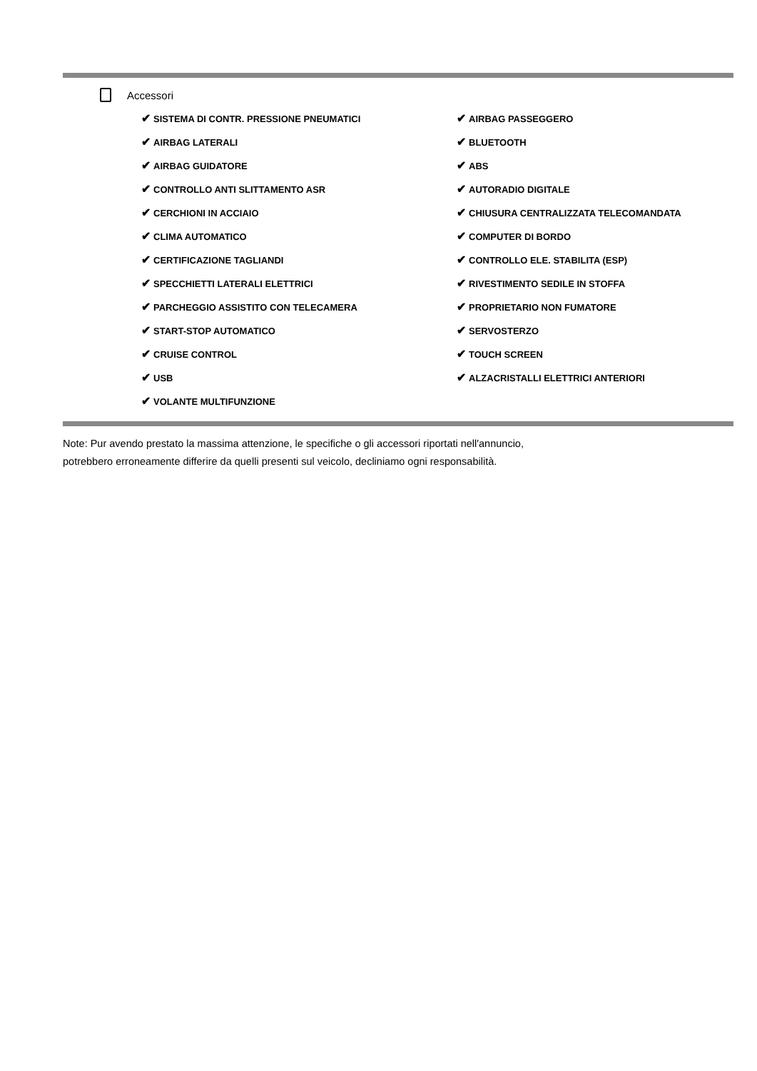Accessori
✔ SISTEMA DI CONTR. PRESSIONE PNEUMATICI
✔ AIRBAG PASSEGGERO
✔ AIRBAG LATERALI
✔ BLUETOOTH
✔ AIRBAG GUIDATORE
✔ ABS
✔ CONTROLLO ANTI SLITTAMENTO ASR
✔ AUTORADIO DIGITALE
✔ CERCHIONI IN ACCIAIO
✔ CHIUSURA CENTRALIZZATA TELECOMANDATA
✔ CLIMA AUTOMATICO
✔ COMPUTER DI BORDO
✔ CERTIFICAZIONE TAGLIANDI
✔ CONTROLLO ELE. STABILITA (ESP)
✔ SPECCHIETTI LATERALI ELETTRICI
✔ RIVESTIMENTO SEDILE IN STOFFA
✔ PARCHEGGIO ASSISTITO CON TELECAMERA
✔ PROPRIETARIO NON FUMATORE
✔ START-STOP AUTOMATICO
✔ SERVOSTERZO
✔ CRUISE CONTROL
✔ TOUCH SCREEN
✔ USB
✔ ALZACRISTALLI ELETTRICI ANTERIORI
✔ VOLANTE MULTIFUNZIONE
Note: Pur avendo prestato la massima attenzione, le specifiche o gli accessori riportati nell'annuncio,
potrebbero erroneamente differire da quelli presenti sul veicolo, decliniamo ogni responsabilità.